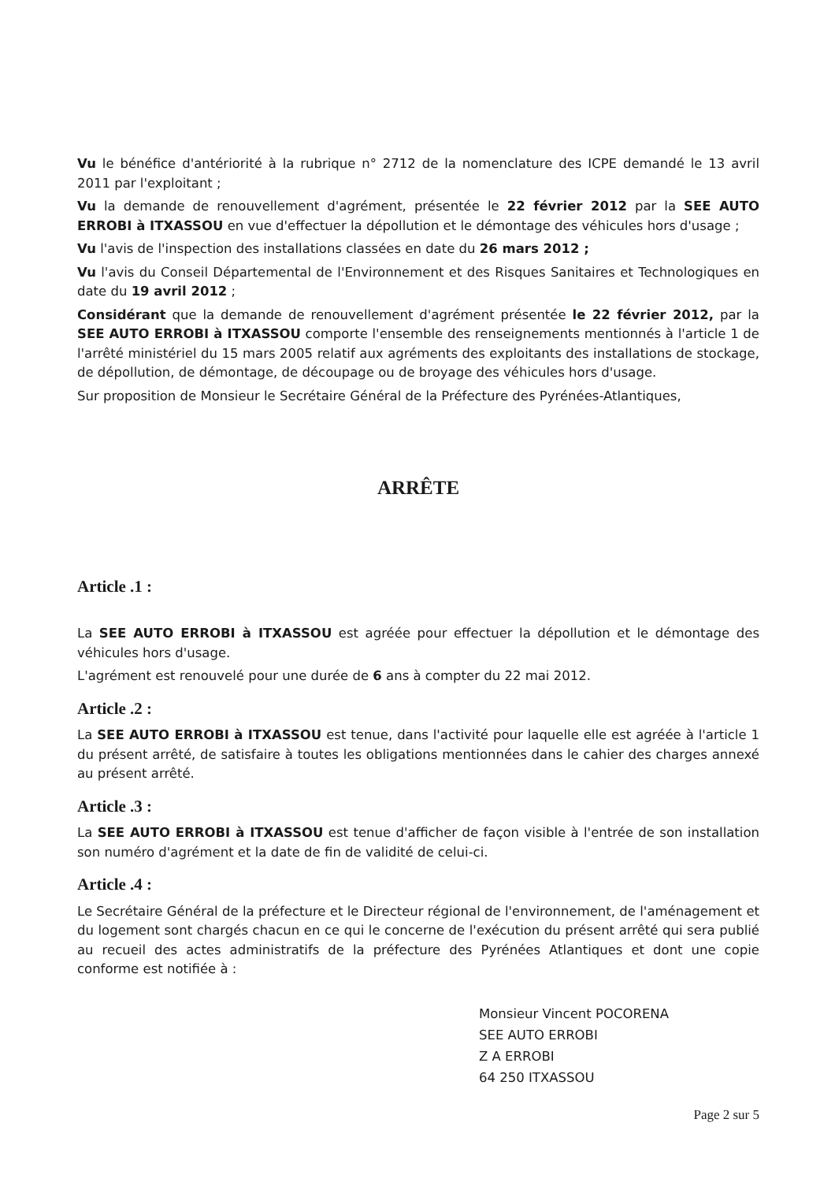Vu le bénéfice d'antériorité à la rubrique n° 2712 de la nomenclature des ICPE demandé le 13 avril 2011 par l'exploitant ;
Vu la demande de renouvellement d'agrément, présentée le 22 février 2012 par la SEE AUTO ERROBI à ITXASSOU en vue d'effectuer la dépollution et le démontage des véhicules hors d'usage ;
Vu l'avis de l'inspection des installations classées en date du 26 mars 2012 ;
Vu l'avis du Conseil Départemental de l'Environnement et des Risques Sanitaires et Technologiques en date du 19 avril 2012 ;
Considérant que la demande de renouvellement d'agrément présentée le 22 février 2012, par la SEE AUTO ERROBI à ITXASSOU comporte l'ensemble des renseignements mentionnés à l'article 1 de l'arrêté ministériel du 15 mars 2005 relatif aux agréments des exploitants des installations de stockage, de dépollution, de démontage, de découpage ou de broyage des véhicules hors d'usage.
Sur proposition de Monsieur le Secrétaire Général de la Préfecture des Pyrénées-Atlantiques,
ARRÊTE
Article .1 :
La SEE AUTO ERROBI à ITXASSOU est agréée pour effectuer la dépollution et le démontage des véhicules hors d'usage.
L'agrément est renouvelé pour une durée de 6 ans à compter du 22 mai 2012.
Article .2 :
La SEE AUTO ERROBI à ITXASSOU est tenue, dans l'activité pour laquelle elle est agréée à l'article 1 du présent arrêté, de satisfaire à toutes les obligations mentionnées dans le cahier des charges annexé au présent arrêté.
Article .3 :
La SEE AUTO ERROBI à ITXASSOU est tenue d'afficher de façon visible à l'entrée de son installation son numéro d'agrément et la date de fin de validité de celui-ci.
Article .4 :
Le Secrétaire Général de la préfecture et le Directeur régional de l'environnement, de l'aménagement et du logement sont chargés chacun en ce qui le concerne de l'exécution du présent arrêté qui sera publié au recueil des actes administratifs de la préfecture des Pyrénées Atlantiques et dont une copie conforme est notifiée à :
Monsieur Vincent POCORENA
SEE AUTO ERROBI
Z A ERROBI
64 250 ITXASSOU
Page 2 sur 5